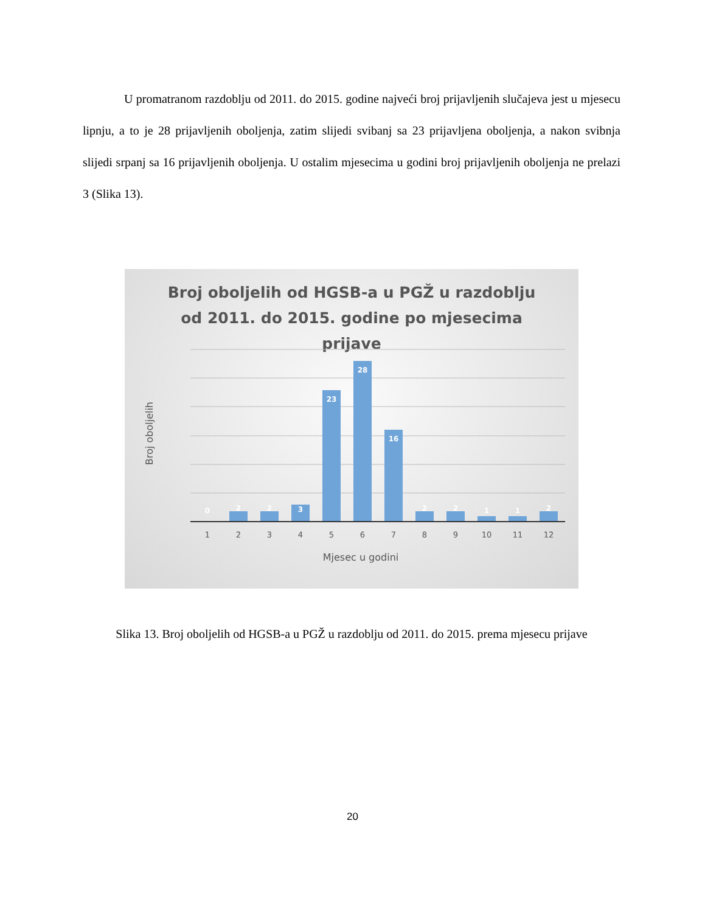U promatranom razdoblju od 2011. do 2015. godine najveći broj prijavljenih slučajeva jest u mjesecu lipnju, a to je 28 prijavljenih oboljenja, zatim slijedi svibanj sa 23 prijavljena oboljenja, a nakon svibnja slijedi srpanj sa 16 prijavljenih oboljenja. U ostalim mjesecima u godini broj prijavljenih oboljenja ne prelazi 3 (Slika 13).
Broj oboljelih od HGSB-a u PGŽ u razdoblju od 2011. do 2015. godine po mjesecima prijave
0
2
2
3
23
28
16
2
2
1
1
2
1
2
3
4
5
6
7
8
9
10
11
12
Mjesec u godini
Broj oboljelih
Slika 13. Broj oboljelih od HGSB-a u PGŽ u razdoblju od 2011. do 2015. prema mjesecu prijave
20